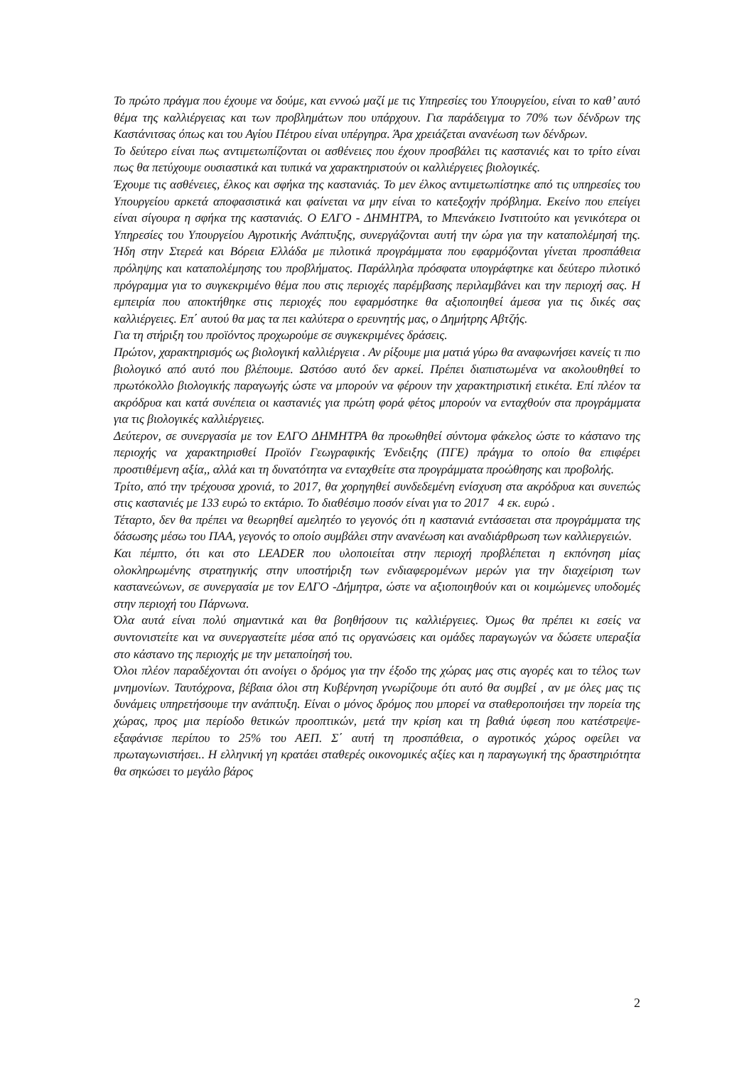Το πρώτο πράγμα που έχουμε να δούμε, και εννοώ μαζί με τις Υπηρεσίες του Υπουργείου, είναι το καθ’ αυτό θέμα της καλλιέργειας και των προβλημάτων που υπάρχουν. Για παράδειγμα το 70% των δένδρων της Καστάνιτσας όπως και του Αγίου Πέτρου είναι υπέργηρα. Άρα χρειάζεται ανανέωση των δένδρων.
Το δεύτερο είναι πως αντιμετωπίζονται οι ασθένειες που έχουν προσβάλει τις καστανιές και το τρίτο είναι πως θα πετύχουμε ουσιαστικά και τυπικά να χαρακτηριστούν οι καλλιέργειες βιολογικές.
Έχουμε τις ασθένειες, έλκος και σφήκα της καστανιάς. Το μεν έλκος αντιμετωπίστηκε από τις υπηρεσίες του Υπουργείου αρκετά αποφασιστικά και φαίνεται να μην είναι το κατεξοχήν πρόβλημα. Εκείνο που επείγει είναι σίγουρα η σφήκα της καστανιάς. Ο ΕΛΓΟ - ΔΗΜΗΤΡΑ, το Μπενάκειο Ινστιτούτο και γενικότερα οι Υπηρεσίες του Υπουργείου Αγροτικής Ανάπτυξης, συνεργάζονται αυτή την ώρα για την καταπολέμησή της. Ήδη στην Στερεά και Βόρεια Ελλάδα με πιλοτικά προγράμματα που εφαρμόζονται γίνεται προσπάθεια πρόληψης και καταπολέμησης του προβλήματος. Παράλληλα πρόσφατα υπογράφτηκε και δεύτερο πιλοτικό πρόγραμμα για το συγκεκριμένο θέμα που στις περιοχές παρέμβασης περιλαμβάνει και την περιοχή σας. Η εμπειρία που αποκτήθηκε στις περιοχές που εφαρμόστηκε θα αξιοποιηθεί άμεσα για τις δικές σας καλλιέργειες. Επ΄ αυτού θα μας τα πει καλύτερα ο ερευνητής μας, ο Δημήτρης Αβτζής.
Για τη στήριξη του προϊόντος προχωρούμε σε συγκεκριμένες δράσεις.
Πρώτον, χαρακτηρισμός ως βιολογική καλλιέργεια . Αν ρίξουμε μια ματιά γύρω θα αναφωνήσει κανείς τι πιο βιολογικό από αυτό που βλέπουμε. Ωστόσο αυτό δεν αρκεί. Πρέπει διαπιστωμένα να ακολουθηθεί το πρωτόκολλο βιολογικής παραγωγής ώστε να μπορούν να φέρουν την χαρακτηριστική ετικέτα. Επί πλέον τα ακρόδρυα και κατά συνέπεια οι καστανιές για πρώτη φορά φέτος μπορούν να ενταχθούν στα προγράμματα για τις βιολογικές καλλιέργειες.
Δεύτερον, σε συνεργασία με τον ΕΛΓΟ ΔΗΜΗΤΡΑ θα προωθηθεί σύντομα φάκελος ώστε το κάστανο της περιοχής να χαρακτηρισθεί Προϊόν Γεωγραφικής Ένδειξης (ΠΓΕ) πράγμα το οποίο θα επιφέρει προστιθέμενη αξία,, αλλά και τη δυνατότητα να ενταχθείτε στα προγράμματα προώθησης και προβολής.
Τρίτο, από την τρέχουσα χρονιά, το 2017, θα χορηγηθεί συνδεδεμένη ενίσχυση στα ακρόδρυα και συνεπώς στις καστανιές με 133 ευρώ το εκτάριο. Το διαθέσιμο ποσόν είναι για το 2017 4 εκ. ευρώ .
Τέταρτο, δεν θα πρέπει να θεωρηθεί αμελητέο το γεγονός ότι η καστανιά εντάσσεται στα προγράμματα της δάσωσης μέσω του ΠΑΑ, γεγονός το οποίο συμβάλει στην ανανέωση και αναδιάρθρωση των καλλιεργειών.
Και πέμπτο, ότι και στο LEADER που υλοποιείται στην περιοχή προβλέπεται η εκπόνηση μίας ολοκληρωμένης στρατηγικής στην υποστήριξη των ενδιαφερομένων μερών για την διαχείριση των καστανεώνων, σε συνεργασία με τον ΕΛΓΟ -Δήμητρα, ώστε να αξιοποιηθούν και οι κοιμώμενες υποδομές στην περιοχή του Πάρνωνα.
Όλα αυτά είναι πολύ σημαντικά και θα βοηθήσουν τις καλλιέργειες. Όμως θα πρέπει κι εσείς να συντονιστείτε και να συνεργαστείτε μέσα από τις οργανώσεις και ομάδες παραγωγών να δώσετε υπεραξία στο κάστανο της περιοχής με την μεταποίησή του.
Όλοι πλέον παραδέχονται ότι ανοίγει ο δρόμος για την έξοδο της χώρας μας στις αγορές και το τέλος των μνημονίων. Ταυτόχρονα, βέβαια όλοι στη Κυβέρνηση γνωρίζουμε ότι αυτό θα συμβεί , αν με όλες μας τις δυνάμεις υπηρετήσουμε την ανάπτυξη. Είναι ο μόνος δρόμος που μπορεί να σταθεροποιήσει την πορεία της χώρας, προς μια περίοδο θετικών προοπτικών, μετά την κρίση και τη βαθιά ύφεση που κατέστρεψε-εξαφάνισε περίπου το 25% του ΑΕΠ. Σ΄ αυτή τη προσπάθεια, ο αγροτικός χώρος οφείλει να πρωταγωνιστήσει.. Η ελληνική γη κρατάει σταθερές οικονομικές αξίες και η παραγωγική της δραστηριότητα θα σηκώσει το μεγάλο βάρος
2